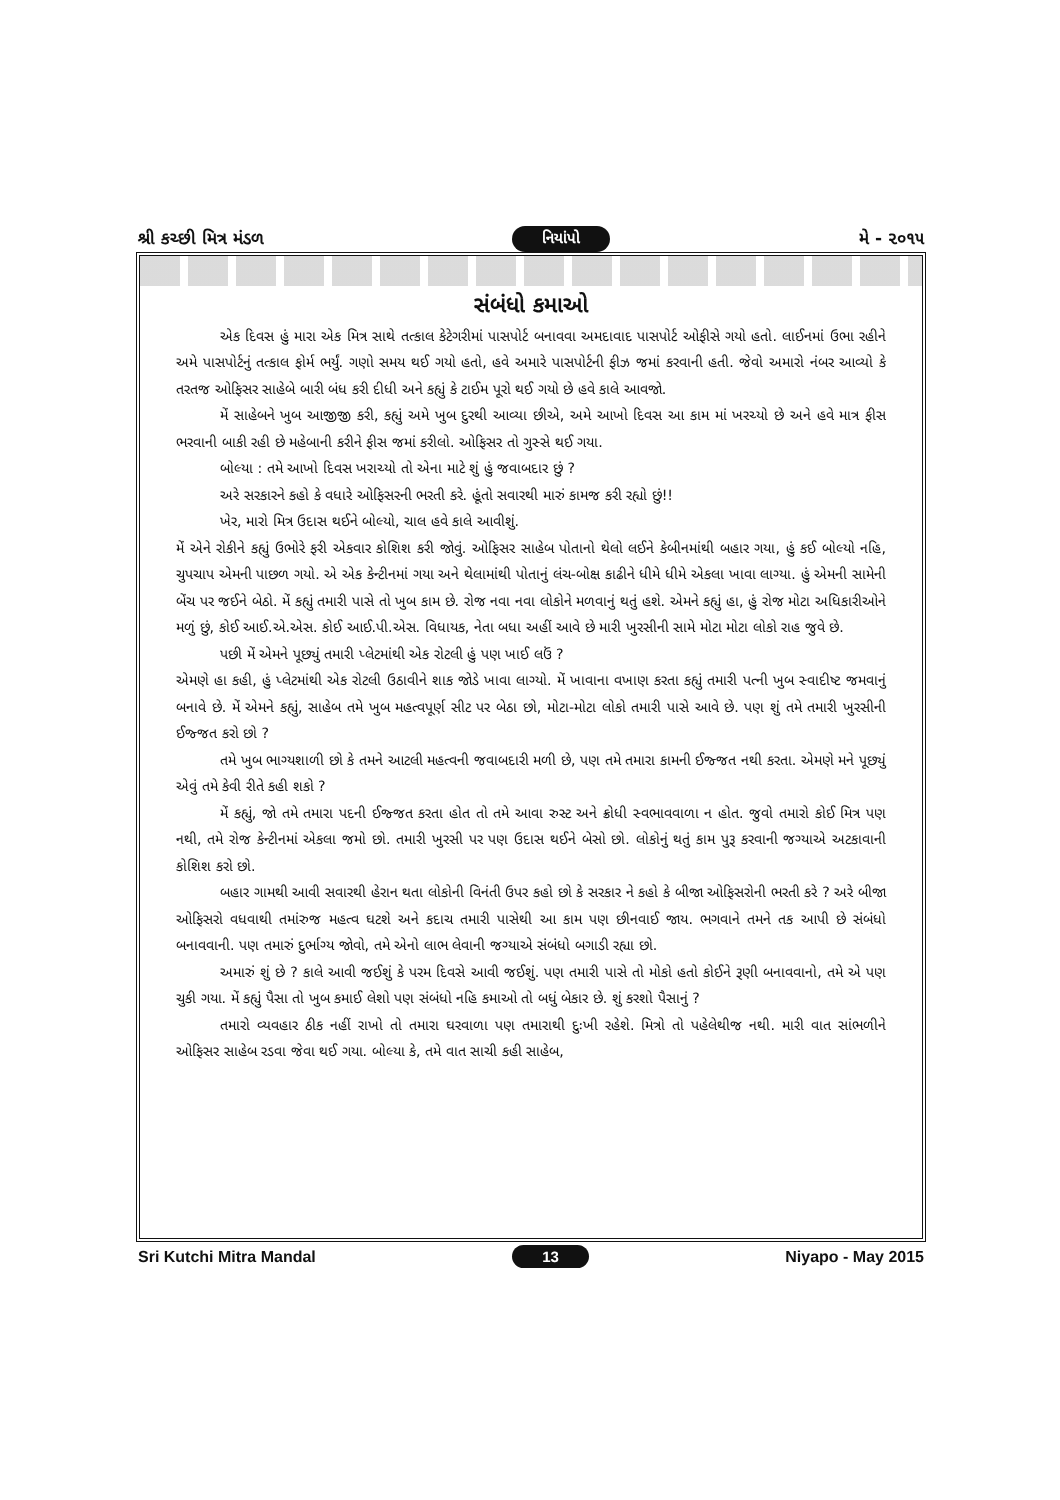શ્રી કચ્છી મિત્ર મંડળ નિયાંપો મે - ૨૦૧૫
સંબંધો કમાઓ
એક દિવસ હું મારા એક મિત્ર સાથે તત્કાલ કેટેગરીમાં પાસપોર્ટ બનાવવા અમદાવાદ પાસપોર્ટ ઓફીસે ગયો હતો. લાઈનમાં ઉભા રહીને અમે પાસપોર્ટનું તત્કાલ ફોર્મ ભર્યું. ગણો સમય થઈ ગયો હતો, હવે અમારે પાસપોર્ટની ફીઝ જમાં કરવાની હતી. જેવો અમારો નંબર આવ્યો કે તરતજ ઓફિસર સાહેબે બારી બંધ કરી દીધી અને કહ્યું કે ટાઈમ પૂરો થઈ ગયો છે હવે કાલે આવજો.
મેં સાહેબને ખુબ આજીજી કરી, કહ્યું અમે ખુબ દુરથી આવ્યા છીએ, અમે આખો દિવસ આ કામ માં ખરચ્યો છે અને હવે માત્ર ફીસ ભરવાની બાકી રહી છે મહેબાની કરીને ફીસ જમાં કરીલો. ઓફિસર તો ગુસ્સે થઈ ગયા.
બોલ્યા : તમે આખો દિવસ ખરાચ્યો તો એના માટે શું હું જવાબદાર છું ?
અરે સરકારને કહો કે વધારે ઓફિસરની ભરતી કરે. હૂંતો સવારથી મારું કામજ કરી રહ્યો છું!!
ખેર, મારો મિત્ર ઉદાસ થઈને બોલ્યો, ચાલ હવે કાલે આવીશું.
મેં એને રોકીને કહ્યું ઉભોરે ફરી એકવાર કોશિશ કરી જોવું. ઓફિસર સાહેબ પોતાનો થેલો લઈને કેબીનમાંથી બહાર ગયા, હું કઈ બોલ્યો નહિ, ચુપચાપ એમની પાછળ ગયો. એ એક કેન્ટીનમાં ગયા અને થેલામાંથી પોતાનું લંચ-બોક્ષ કાઢીને ધીમે ધીમે એકલા ખાવા લાગ્યા. હું એમની સામેની બેંચ પર જઈને બેઠો. મેં કહ્યું તમારી પાસે તો ખુબ કામ છે. રોજ નવા નવા લોકોને મળવાનું થતું હશે. એમને કહ્યું હા, હું રોજ મોટા અધિકારીઓને મળું છું, કોઈ આઈ.એ.એસ. કોઈ આઈ.પી.એસ. વિધાયક, નેતા બધા અહીં આવે છે મારી ખુરસીની સામે મોટા મોટા લોકો રાહ જુવે છે.
પછી મેં એમને પૂછ્યું તમારી પ્લેટમાંથી એક રોટલી હું પણ ખાઈ લઉં ?
એમણે હા કહી, હું પ્લેટમાંથી એક રોટલી ઉઠાવીને શાક જોડે ખાવા લાગ્યો. મેં ખાવાના વખાણ કરતા કહ્યું તમારી પત્ની ખુબ સ્વાદીષ્ટ જમવાનું બનાવે છે. મેં એમને કહ્યું, સાહેબ તમે ખુબ મહત્વપૂર્ણ સીટ પર બેઠા છો, મોટા-મોટા લોકો તમારી પાસે આવે છે. પણ શું તમે તમારી ખુરસીની ઈજ્જત કરો છો ?
તમે ખુબ ભાગ્યશાળી છો કે તમને આટલી મહત્વની જવાબદારી મળી છે, પણ તમે તમારા કામની ઈજ્જત નથી કરતા. એમણે મને પૂછ્યું એવું તમે કેવી રીતે કહી શકો ?
મેં કહ્યું, જો તમે તમારા પદની ઈજ્જત કરતા હોત તો તમે આવા રુસ્ટ અને ક્રોધી સ્વભાવવાળા ન હોત. જુવો તમારો કોઈ મિત્ર પણ નથી, તમે રોજ કેન્ટીનમાં એકલા જમો છો. તમારી ખુરસી પર પણ ઉદાસ થઈને બેસો છો. લોકોનું થતું કામ પુરૂ કરવાની જગ્યાએ અટકાવાની કોશિશ કરો છો.
બહાર ગામથી આવી સવારથી હેરાન થતા લોકોની વિનંતી ઉપર કહો છો કે સરકાર ને કહો કે બીજા ઓફિસરોની ભરતી કરે ? અરે બીજા ઓફિસરો વધવાથી તમાંરુજ મહત્વ ઘટશે અને કદાચ તમારી પાસેથી આ કામ પણ છીનવાઈ જાય. ભગવાને તમને તક આપી છે સંબંધો બનાવવાની. પણ તમારું દુર્ભાગ્ય જોવો, તમે એનો લાભ લેવાની જગ્યાએ સંબંધો બગાડી રહ્યા છો.
અમારું શું છે ? કાલે આવી જઈશું કે પરમ દિવસે આવી જઈશું. પણ તમારી પાસે તો મોકો હતો કોઈને રૂણી બનાવવાનો, તમે એ પણ ચુકી ગયા. મેં કહ્યું પૈસા તો ખુબ કમાઈ લેશો પણ સંબંધો નહિ કમાઓ તો બધું બેકાર છે. શું કરશો પૈસાનું ?
તમારો વ્યવહાર ઠીક નહીં રાખો તો તમારા ઘરવાળા પણ તમારાથી દુઃખી રહેશે. મિત્રો તો પહેલેથીજ નથી. મારી વાત સાંભળીને ઓફિસર સાહેબ રડવા જેવા થઈ ગયા. બોલ્યા કે, તમે વાત સાચી કહી સાહેબ,
Sri Kutchi Mitra Mandal 13 Niyapo - May 2015